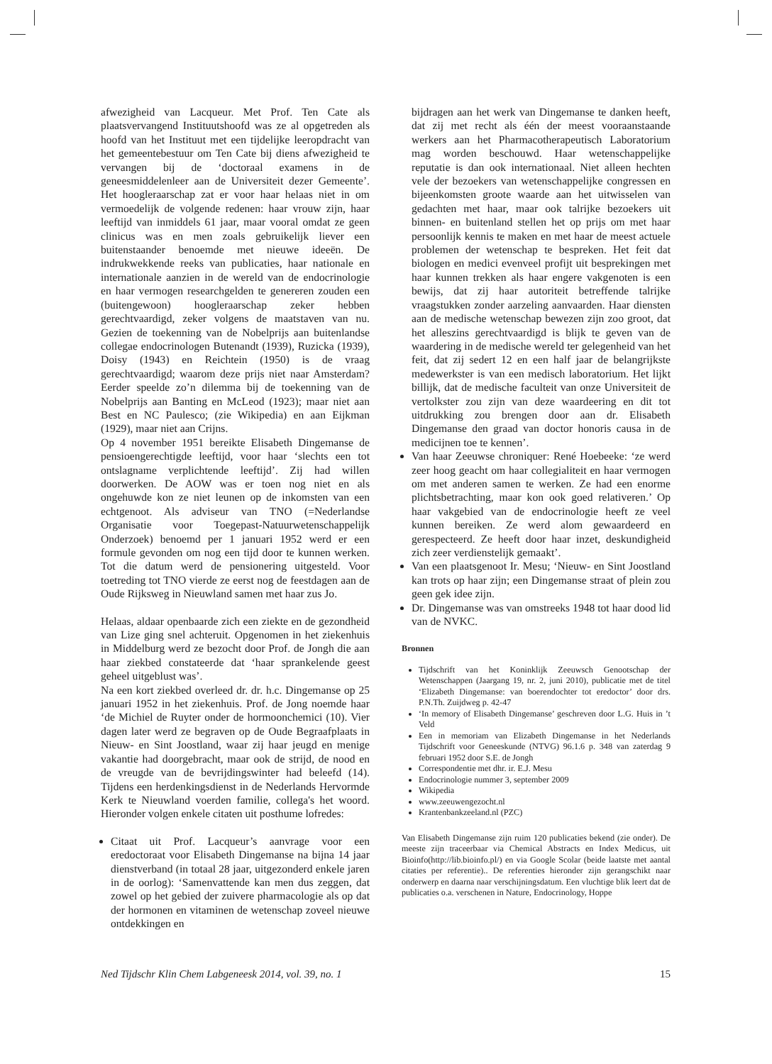afwezigheid van Lacqueur. Met Prof. Ten Cate als plaatsvervangend Instituutshoofd was ze al opgetreden als hoofd van het Instituut met een tijdelijke leeropdracht van het gemeentebestuur om Ten Cate bij diens afwezigheid te vervangen bij de ‘doctoraal examens in de geneesmiddelenleer aan de Universiteit dezer Gemeente’. Het hoogleraarschap zat er voor haar helaas niet in om vermoedelijk de volgende redenen: haar vrouw zijn, haar leeftijd van inmiddels 61 jaar, maar vooral omdat ze geen clinicus was en men zoals gebruikelijk liever een buitenstaander benoemde met nieuwe ideeën. De indrukwekkende reeks van publicaties, haar nationale en internationale aanzien in de wereld van de endocrinologie en haar vermogen researchgelden te genereren zouden een (buitengewoon) hoogleraarschap zeker hebben gerechtvaardigd, zeker volgens de maatstaven van nu. Gezien de toekenning van de Nobelprijs aan buitenlandse collegae endocrinologen Butenandt (1939), Ruzicka (1939), Doisy (1943) en Reichtein (1950) is de vraag gerechtvaardigd; waarom deze prijs niet naar Amsterdam? Eerder speelde zo’n dilemma bij de toekenning van de Nobelprijs aan Banting en McLeod (1923); maar niet aan Best en NC Paulesco; (zie Wikipedia) en aan Eijkman (1929), maar niet aan Crijns.
Op 4 november 1951 bereikte Elisabeth Dingemanse de pensioengerechtigde leeftijd, voor haar ‘slechts een tot ontslagname verplichtende leeftijd’. Zij had willen doorwerken. De AOW was er toen nog niet en als ongehuwde kon ze niet leunen op de inkomsten van een echtgenoot. Als adviseur van TNO (=Nederlandse Organisatie voor Toegepast-Natuurwetenschappelijk Onderzoek) benoemd per 1 januari 1952 werd er een formule gevonden om nog een tijd door te kunnen werken. Tot die datum werd de pensionering uitgesteld. Voor toetreding tot TNO vierde ze eerst nog de feestdagen aan de Oude Rijksweg in Nieuwland samen met haar zus Jo.
Helaas, aldaar openbaarde zich een ziekte en de gezondheid van Lize ging snel achteruit. Opgenomen in het ziekenhuis in Middelburg werd ze bezocht door Prof. de Jongh die aan haar ziekbed constateerde dat ‘haar sprankelende geest geheel uitgeblust was’.
Na een kort ziekbed overleed dr. dr. h.c. Dingemanse op 25 januari 1952 in het ziekenhuis. Prof. de Jong noemde haar ‘de Michiel de Ruyter onder de hormoonchemici (10). Vier dagen later werd ze begraven op de Oude Begraafplaats in Nieuw- en Sint Joostland, waar zij haar jeugd en menige vakantie had doorgebracht, maar ook de strijd, de nood en de vreugde van de bevrijdingswinter had beleefd (14). Tijdens een herdenkingsdienst in de Nederlands Hervormde Kerk te Nieuwland voerden familie, collega's het woord. Hieronder volgen enkele citaten uit posthume lofredes:
Citaat uit Prof. Lacqueur’s aanvrage voor een eredoctoraat voor Elisabeth Dingemanse na bijna 14 jaar dienstverband (in totaal 28 jaar, uitgezonderd enkele jaren in de oorlog): ‘Samenvattende kan men dus zeggen, dat zowel op het gebied der zuivere pharmacologie als op dat der hormonen en vitaminen de wetenschap zoveel nieuwe ontdekkingen en
bijdragen aan het werk van Dingemanse te danken heeft, dat zij met recht als één der meest vooraanstaande werkers aan het Pharmacotherapeutisch Laboratorium mag worden beschouwd. Haar wetenschappelijke reputatie is dan ook internationaal. Niet alleen hechten vele der bezoekers van wetenschappelijke congressen en bijeenkomsten groote waarde aan het uitwisselen van gedachten met haar, maar ook talrijke bezoekers uit binnen- en buitenland stellen het op prijs om met haar persoonlijk kennis te maken en met haar de meest actuele problemen der wetenschap te bespreken. Het feit dat biologen en medici evenveel profijt uit besprekingen met haar kunnen trekken als haar engere vakgenoten is een bewijs, dat zij haar autoriteit betreffende talrijke vraagstukken zonder aarzeling aanvaarden. Haar diensten aan de medische wetenschap bewezen zijn zoo groot, dat het alleszins gerechtvaardigd is blijk te geven van de waardering in de medische wereld ter gelegenheid van het feit, dat zij sedert 12 en een half jaar de belangrijkste medewerkster is van een medisch laboratorium. Het lijkt billijk, dat de medische faculteit van onze Universiteit de vertolkster zou zijn van deze waardeering en dit tot uitdrukking zou brengen door aan dr. Elisabeth Dingemanse den graad van doctor honoris causa in de medicijnen toe te kennen’.
Van haar Zeeuwse chroniquer: René Hoebeeke: ‘ze werd zeer hoog geacht om haar collegialiteit en haar vermogen om met anderen samen te werken. Ze had een enorme plichtsbetrachting, maar kon ook goed relativeren.’ Op haar vakgebied van de endocrinologie heeft ze veel kunnen bereiken. Ze werd alom gewaardeerd en gerespecteerd. Ze heeft door haar inzet, deskundigheid zich zeer verdienstelijk gemaakt’.
Van een plaatsgenoot Ir. Mesu; ‘Nieuw- en Sint Joostland kan trots op haar zijn; een Dingemanse straat of plein zou geen gek idee zijn.
Dr. Dingemanse was van omstreeks 1948 tot haar dood lid van de NVKC.
Bronnen
Tijdschrift van het Koninklijk Zeeuwsch Genootschap der Wetenschappen (Jaargang 19, nr. 2, juni 2010), publicatie met de titel ‘Elizabeth Dingemanse: van boerendochter tot eredoctor’ door drs. P.N.Th. Zuijdweg p. 42-47
‘In memory of Elisabeth Dingemanse’ geschreven door L.G. Huis in ’t Veld
Een in memoriam van Elizabeth Dingemanse in het Nederlands Tijdschrift voor Geneeskunde (NTVG) 96.1.6 p. 348 van zaterdag 9 februari 1952 door S.E. de Jongh
Correspondentie met dhr. ir. E.J. Mesu
Endocrinologie nummer 3, september 2009
Wikipedia
www.zeeuwengezocht.nl
Krantenbankzeeland.nl (PZC)
Van Elisabeth Dingemanse zijn ruim 120 publicaties bekend (zie onder). De meeste zijn traceerbaar via Chemical Abstracts en Index Medicus, uit Bioinfo(http://lib.bioinfo.pl/) en via Google Scolar (beide laatste met aantal citaties per referentie).. De referenties hieronder zijn gerangschikt naar onderwerp en daarna naar verschijningsdatum. Een vluchtige blik leert dat de publicaties o.a. verschenen in Nature, Endocrinology, Hoppe
Ned Tijdschr Klin Chem Labgeneesk 2014, vol. 39, no. 1 15